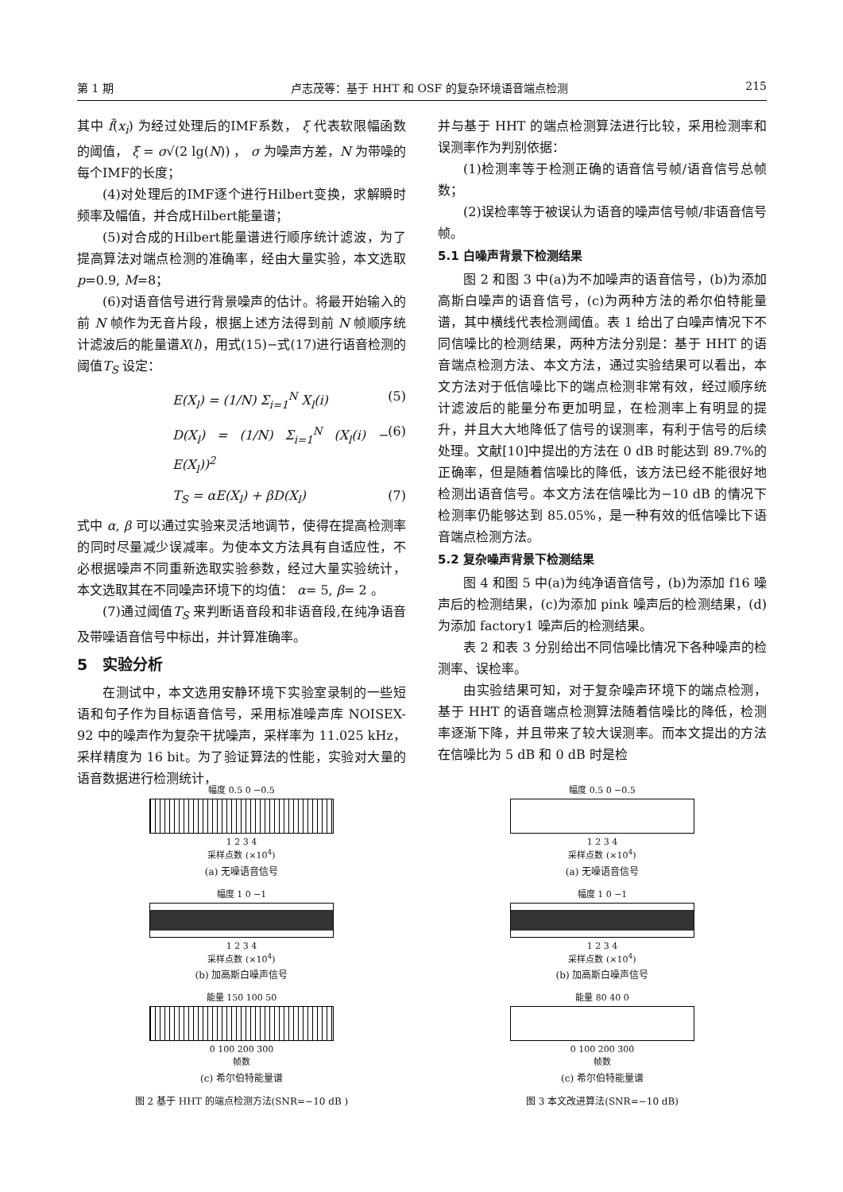第 1 期 卢志茂等：基于 HHT 和 OSF 的复杂环境语音端点检测 215
其中 f̃(x<sub>i</sub>) 为经过处理后的IMF系数， ξ 代表软限幅函数的阈值， ξ = σ√(2 lg(N)) ， σ 为噪声方差，N 为带噪的每个IMF的长度；
(4)对处理后的IMF逐个进行Hilbert变换，求解瞬时频率及幅值，并合成Hilbert能量谱；
(5)对合成的Hilbert能量谱进行顺序统计滤波，为了提高算法对端点检测的准确率，经由大量实验，本文选取 p=0.9, M=8；
(6)对语音信号进行背景噪声的估计。将最开始输入的前 N 帧作为无音片段，根据上述方法得到前 N 帧顺序统计滤波后的能量谱X(l)，用式(15)−式(17)进行语音检测的阈值T<sub>S</sub> 设定：
E(X<sub>l</sub>) = (1/N) Σ<sub>i=1</sub><sup>N</sup> X<sub>l</sub>(i) (5)
D(X<sub>l</sub>) = (1/N) Σ<sub>i=1</sub><sup>N</sup> (X<sub>l</sub>(i) − E(X<sub>l</sub>))<sup>2</sup> (6)
T<sub>S</sub> = αE(X<sub>l</sub>) + βD(X<sub>l</sub>) (7)
式中 α, β 可以通过实验来灵活地调节，使得在提高检测率的同时尽量减少误减率。为使本文方法具有自适应性，不必根据噪声不同重新选取实验参数，经过大量实验统计，本文选取其在不同噪声环境下的均值： α= 5, β= 2 。
(7)通过阈值T<sub>S</sub> 来判断语音段和非语音段,在纯净语音及带噪语音信号中标出，并计算准确率。
5　实验分析
在测试中，本文选用安静环境下实验室录制的一些短语和句子作为目标语音信号，采用标准噪声库 NOISEX-92 中的噪声作为复杂干扰噪声，采样率为 11.025 kHz，采样精度为 16 bit。为了验证算法的性能，实验对大量的语音数据进行检测统计，
并与基于 HHT 的端点检测算法进行比较，采用检测率和误测率作为判别依据：
(1)检测率等于检测正确的语音信号帧/语音信号总帧数；
(2)误检率等于被误认为语音的噪声信号帧/非语音信号帧。
5.1 白噪声背景下检测结果
图 2 和图 3 中(a)为不加噪声的语音信号，(b)为添加高斯白噪声的语音信号，(c)为两种方法的希尔伯特能量谱，其中横线代表检测阈值。表 1 给出了白噪声情况下不同信噪比的检测结果，两种方法分别是：基于 HHT 的语音端点检测方法、本文方法，通过实验结果可以看出，本文方法对于低信噪比下的端点检测非常有效，经过顺序统计滤波后的能量分布更加明显，在检测率上有明显的提升，并且大大地降低了信号的误测率，有利于信号的后续处理。文献[10]中提出的方法在 0 dB 时能达到 89.7%的正确率，但是随着信噪比的降低，该方法已经不能很好地检测出语音信号。本文方法在信噪比为−10 dB 的情况下检测率仍能够达到 85.05%，是一种有效的低信噪比下语音端点检测方法。
5.2 复杂噪声背景下检测结果
图 4 和图 5 中(a)为纯净语音信号，(b)为添加 f16 噪声后的检测结果，(c)为添加 pink 噪声后的检测结果，(d)为添加 factory1 噪声后的检测结果。
表 2 和表 3 分别给出不同信噪比情况下各种噪声的检测率、误检率。
由实验结果可知，对于复杂噪声环境下的端点检测，基于 HHT 的语音端点检测算法随着信噪比的降低，检测率逐渐下降，并且带来了较大误测率。而本文提出的方法在信噪比为 5 dB 和 0 dB 时是检
幅度 0.5 0 −0.5
1 2 3 4
采样点数 (×10<sup>4</sup>)
(a) 无噪语音信号
幅度 1 0 −1
1 2 3 4
采样点数 (×10<sup>4</sup>)
(b) 加高斯白噪声信号
能量 150 100 50
0 100 200 300
帧数
(c) 希尔伯特能量谱
图 2 基于 HHT 的端点检测方法(SNR=−10 dB )
幅度 0.5 0 −0.5
1 2 3 4
采样点数 (×10<sup>4</sup>)
(a) 无噪语音信号
幅度 1 0 −1
1 2 3 4
采样点数 (×10<sup>4</sup>)
(b) 加高斯白噪声信号
能量 80 40 0
0 100 200 300
帧数
(c) 希尔伯特能量谱
图 3 本文改进算法(SNR=−10 dB)